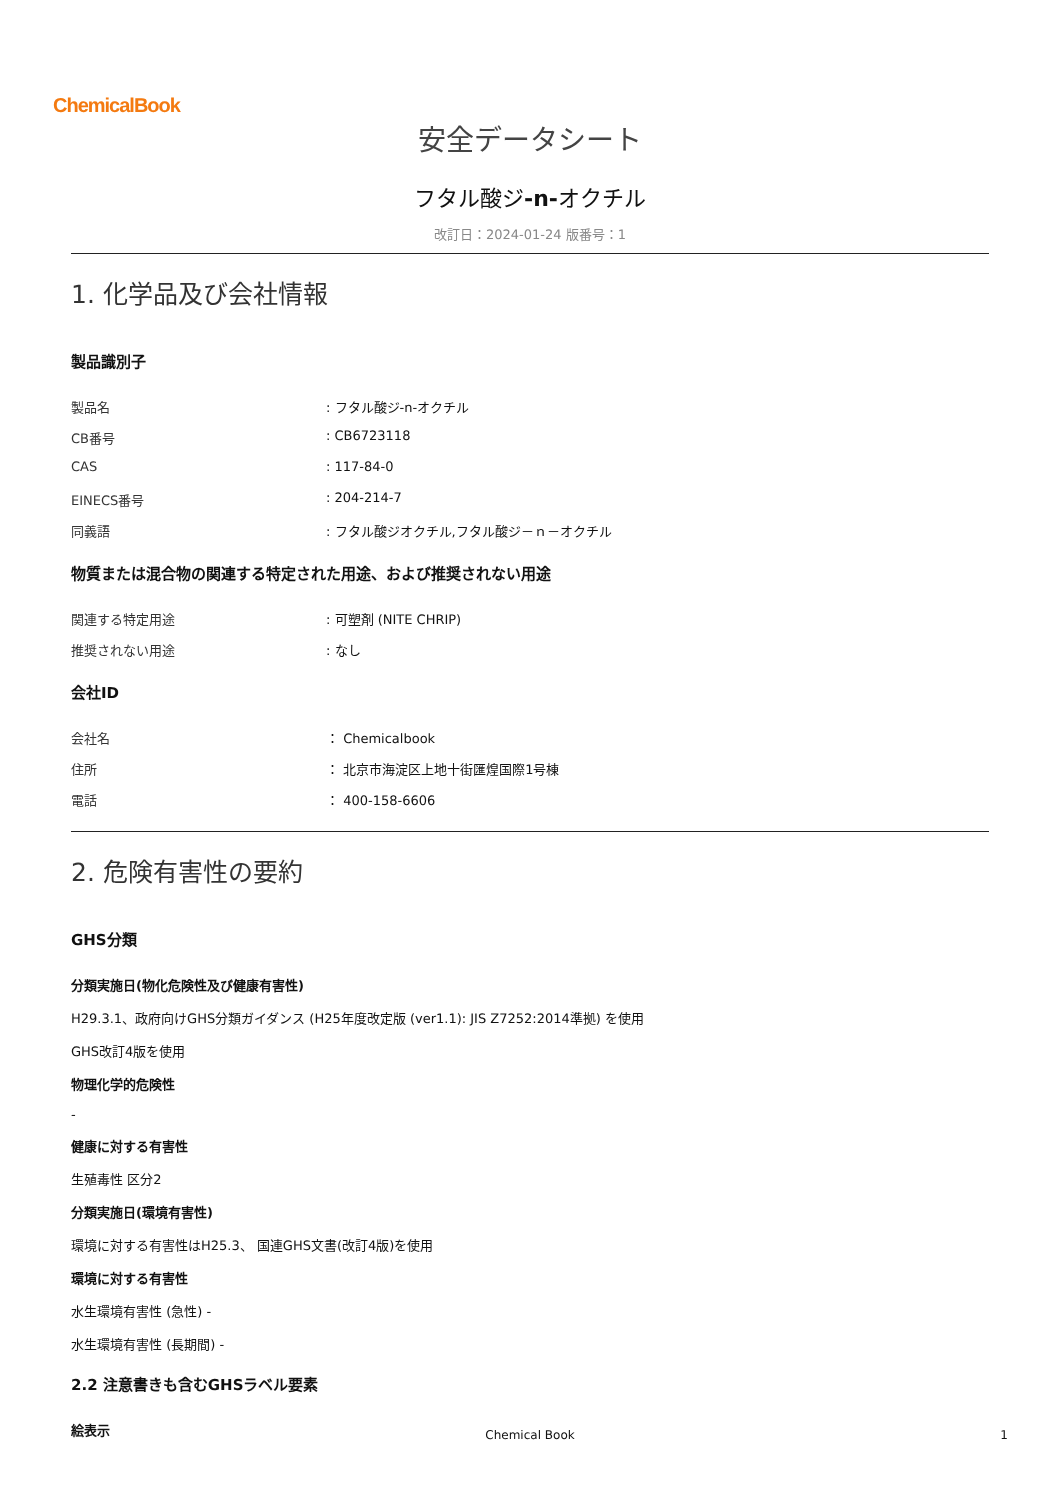ChemicalBook
安全データシート
フタル酸ジ-n-オクチル
改訂日：2024-01-24 版番号：1
1. 化学品及び会社情報
製品識別子
製品名: フタル酸ジ-n-オクチル
CB番号: CB6723118
CAS: 117-84-0
EINECS番号: 204-214-7
同義語: フタル酸ジオクチル,フタル酸ジ－ｎ－オクチル
物質または混合物の関連する特定された用途、および推奨されない用途
関連する特定用途: 可塑剤 (NITE CHRIP)
推奨されない用途: なし
会社ID
会社名 ： Chemicalbook
住所 ： 北京市海淀区上地十街匯煌国際1号棟
電話 ： 400-158-6606
2. 危険有害性の要約
GHS分類
分類実施日(物化危険性及び健康有害性)
H29.3.1、政府向けGHS分類ガイダンス (H25年度改定版 (ver1.1): JIS Z7252:2014準拠) を使用
GHS改訂4版を使用
物理化学的危険性
-
健康に対する有害性
生殖毒性 区分2
分類実施日(環境有害性)
環境に対する有害性はH25.3、 国連GHS文書(改訂4版)を使用
環境に対する有害性
水生環境有害性 (急性) -
水生環境有害性 (長期間) -
2.2 注意書きも含むGHSラベル要素
絵表示
Chemical Book 1